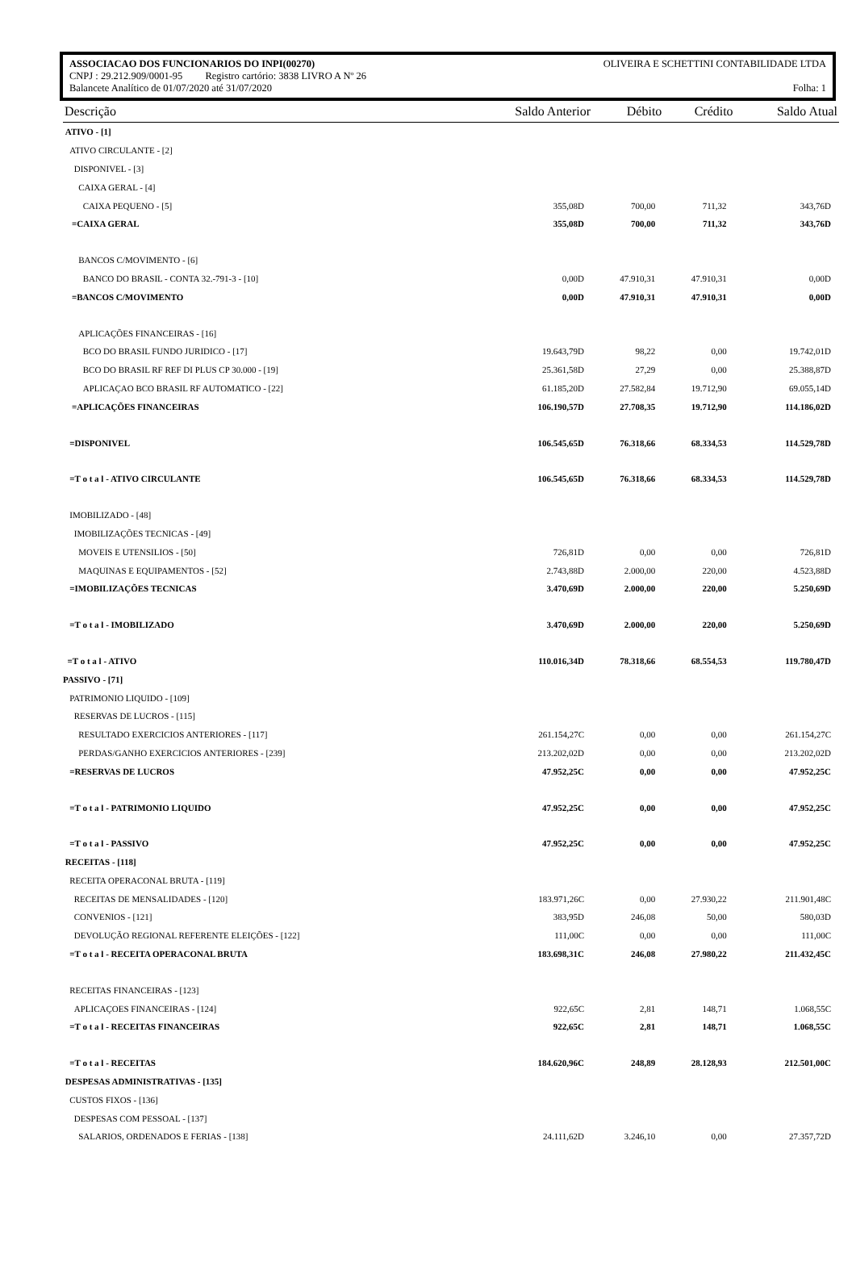ASSOCIACAO DOS FUNCIONARIOS DO INPI(00270) OLIVEIRA E SCHETTINI CONTABILIDADE LTDA
CNPJ : 29.212.909/0001-95 Registro cartório: 3838 LIVRO A Nº 26
Balancete Analítico de 01/07/2020 até 31/07/2020 Folha: 1
| Descrição | Saldo Anterior | Débito | Crédito | Saldo Atual |
| --- | --- | --- | --- | --- |
| ATIVO - [1] | | | | |
| ATIVO CIRCULANTE - [2] | | | | |
| DISPONIVEL - [3] | | | | |
| CAIXA GERAL - [4] | | | | |
| CAIXA PEQUENO - [5] | 355,08D | 700,00 | 711,32 | 343,76D |
| =CAIXA GERAL | 355,08D | 700,00 | 711,32 | 343,76D |
| BANCOS C/MOVIMENTO - [6] | | | | |
| BANCO DO BRASIL - CONTA 32.-791-3 - [10] | 0,00D | 47.910,31 | 47.910,31 | 0,00D |
| =BANCOS C/MOVIMENTO | 0,00D | 47.910,31 | 47.910,31 | 0,00D |
| APLICAÇÕES FINANCEIRAS - [16] | | | | |
| BCO DO BRASIL FUNDO JURIDICO - [17] | 19.643,79D | 98,22 | 0,00 | 19.742,01D |
| BCO DO BRASIL RF REF DI PLUS CP 30.000 - [19] | 25.361,58D | 27,29 | 0,00 | 25.388,87D |
| APLICAÇAO BCO BRASIL RF AUTOMATICO - [22] | 61.185,20D | 27.582,84 | 19.712,90 | 69.055,14D |
| =APLICAÇÕES FINANCEIRAS | 106.190,57D | 27.708,35 | 19.712,90 | 114.186,02D |
| =DISPONIVEL | 106.545,65D | 76.318,66 | 68.334,53 | 114.529,78D |
| =T o t a l - ATIVO CIRCULANTE | 106.545,65D | 76.318,66 | 68.334,53 | 114.529,78D |
| IMOBILIZADO - [48] | | | | |
| IMOBILIZAÇÕES TECNICAS - [49] | | | | |
| MOVEIS E UTENSILIOS - [50] | 726,81D | 0,00 | 0,00 | 726,81D |
| MAQUINAS E EQUIPAMENTOS - [52] | 2.743,88D | 2.000,00 | 220,00 | 4.523,88D |
| =IMOBILIZAÇÕES TECNICAS | 3.470,69D | 2.000,00 | 220,00 | 5.250,69D |
| =T o t a l - IMOBILIZADO | 3.470,69D | 2.000,00 | 220,00 | 5.250,69D |
| =T o t a l - ATIVO | 110.016,34D | 78.318,66 | 68.554,53 | 119.780,47D |
| PASSIVO - [71] | | | | |
| PATRIMONIO LIQUIDO - [109] | | | | |
| RESERVAS DE LUCROS - [115] | | | | |
| RESULTADO EXERCICIOS ANTERIORES - [117] | 261.154,27C | 0,00 | 0,00 | 261.154,27C |
| PERDAS/GANHO EXERCICIOS ANTERIORES - [239] | 213.202,02D | 0,00 | 0,00 | 213.202,02D |
| =RESERVAS DE LUCROS | 47.952,25C | 0,00 | 0,00 | 47.952,25C |
| =T o t a l - PATRIMONIO LIQUIDO | 47.952,25C | 0,00 | 0,00 | 47.952,25C |
| =T o t a l - PASSIVO | 47.952,25C | 0,00 | 0,00 | 47.952,25C |
| RECEITAS - [118] | | | | |
| RECEITA OPERACONAL BRUTA - [119] | | | | |
| RECEITAS DE MENSALIDADES - [120] | 183.971,26C | 0,00 | 27.930,22 | 211.901,48C |
| CONVENIOS - [121] | 383,95D | 246,08 | 50,00 | 580,03D |
| DEVOLUÇÃO REGIONAL REFERENTE ELEIÇÕES - [122] | 111,00C | 0,00 | 0,00 | 111,00C |
| =T o t a l - RECEITA OPERACONAL BRUTA | 183.698,31C | 246,08 | 27.980,22 | 211.432,45C |
| RECEITAS FINANCEIRAS - [123] | | | | |
| APLICAÇOES FINANCEIRAS - [124] | 922,65C | 2,81 | 148,71 | 1.068,55C |
| =T o t a l - RECEITAS FINANCEIRAS | 922,65C | 2,81 | 148,71 | 1.068,55C |
| =T o t a l - RECEITAS | 184.620,96C | 248,89 | 28.128,93 | 212.501,00C |
| DESPESAS ADMINISTRATIVAS - [135] | | | | |
| CUSTOS FIXOS - [136] | | | | |
| DESPESAS COM PESSOAL - [137] | | | | |
| SALARIOS, ORDENADOS E FERIAS - [138] | 24.111,62D | 3.246,10 | 0,00 | 27.357,72D |